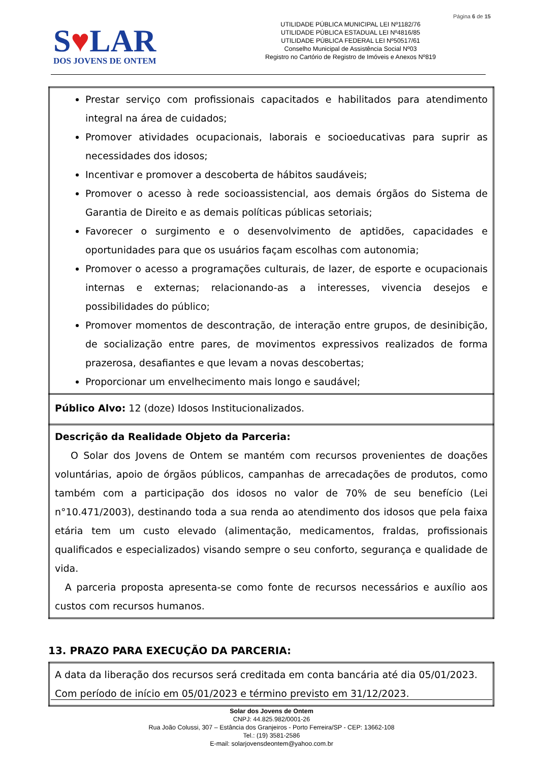Página 6 de 15
S♥LAR
DOS JOVENS DE ONTEM
UTILIDADE PÚBLICA MUNICIPAL LEI Nº1182/76
UTILIDADE PÚBLICA ESTADUAL LEI Nº4816/85
UTILIDADE PÚBLICA FEDERAL LEI Nº50517/61
Conselho Municipal de Assistência Social Nº03
Registro no Cartório de Registro de Imóveis e Anexos Nº819
| Prestar serviço com profissionais capacitados e habilitados para atendimento integral na área de cuidados; Promover atividades ocupacionais, laborais e socioeducativas para suprir as necessidades dos idosos; Incentivar e promover a descoberta de hábitos saudáveis; Promover o acesso à rede socioassistencial, aos demais órgãos do Sistema de Garantia de Direito e as demais políticas públicas setoriais; Favorecer o surgimento e o desenvolvimento de aptidões, capacidades e oportunidades para que os usuários façam escolhas com autonomia; Promover o acesso a programações culturais, de lazer, de esporte e ocupacionais internas e externas; relacionando-as a interesses, vivencia desejos e possibilidades do público; Promover momentos de descontração, de interação entre grupos, de desinibição, de socialização entre pares, de movimentos expressivos realizados de forma prazerosa, desafiantes e que levam a novas descobertas; Proporcionar um envelhecimento mais longo e saudável; |
| Público Alvo: 12 (doze) Idosos Institucionalizados. |
| Descrição da Realidade Objeto da Parceria: O Solar dos Jovens de Ontem se mantém com recursos provenientes de doações voluntárias, apoio de órgãos públicos, campanhas de arrecadações de produtos, como também com a participação dos idosos no valor de 70% de seu benefício (Lei n°10.471/2003), destinando toda a sua renda ao atendimento dos idosos que pela faixa etária tem um custo elevado (alimentação, medicamentos, fraldas, profissionais qualificados e especializados) visando sempre o seu conforto, segurança e qualidade de vida. A parceria proposta apresenta-se como fonte de recursos necessários e auxílio aos custos com recursos humanos. |
13. PRAZO PARA EXECUÇÃO DA PARCERIA:
| A data da liberação dos recursos será creditada em conta bancária até dia 05/01/2023. Com período de início em 05/01/2023 e término previsto em 31/12/2023. |
Solar dos Jovens de Ontem
CNPJ: 44.825.982/0001-26
Rua João Colussi, 307 – Estância dos Granjeiros - Porto Ferreira/SP - CEP: 13662-108
Tel.: (19) 3581-2586
E-mail: solarjovensdeontem@yahoo.com.br